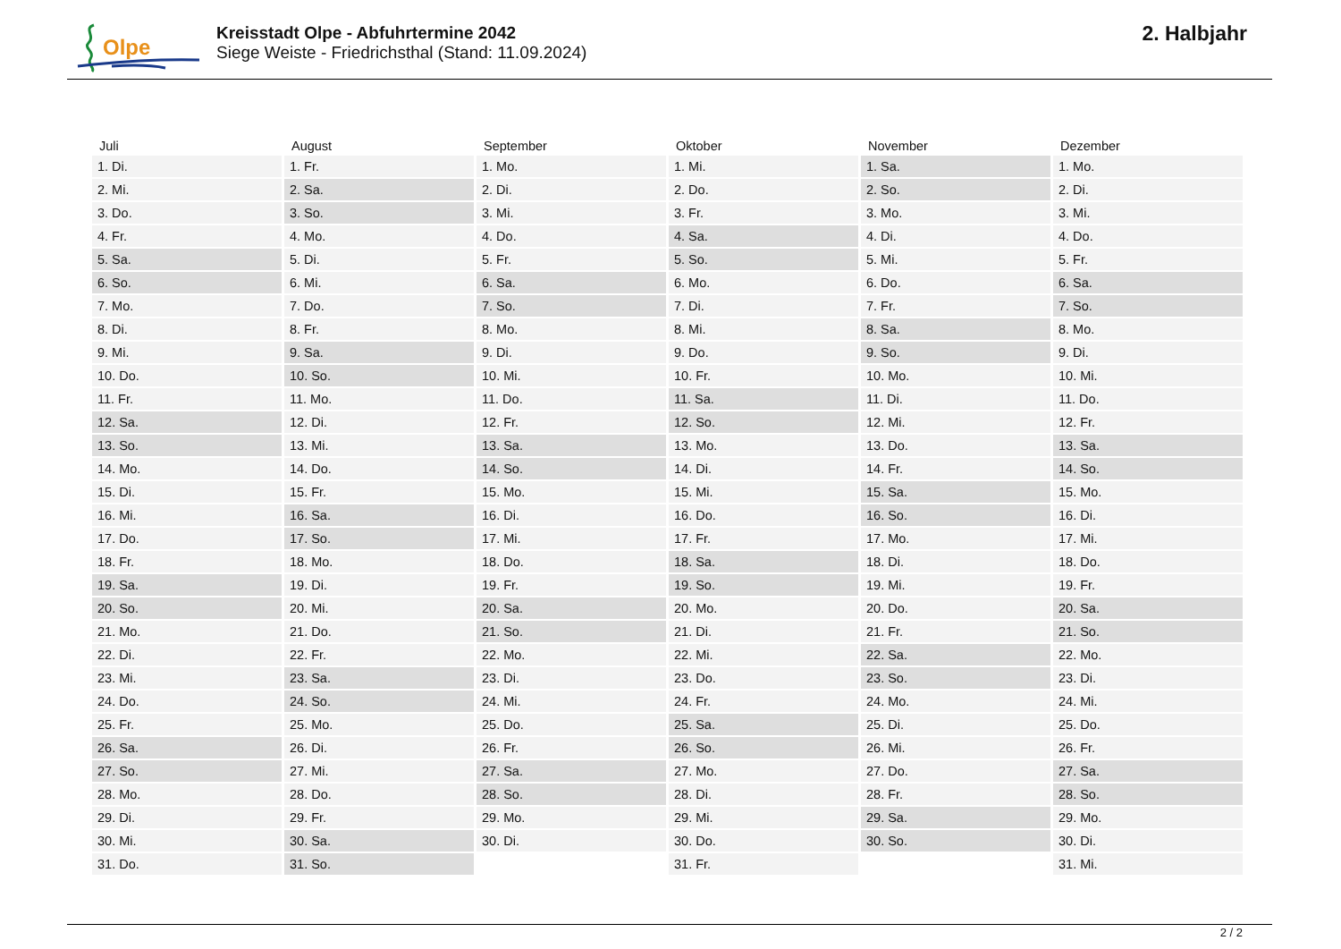Olpe
Kreisstadt Olpe - Abfuhrtermine 2042
Siege Weiste - Friedrichsthal (Stand: 11.09.2024)
2. Halbjahr
| Juli | August | September | Oktober | November | Dezember |
| --- | --- | --- | --- | --- | --- |
| 1. Di. | 1. Fr. | 1. Mo. | 1. Mi. | 1. Sa. | 1. Mo. |
| 2. Mi. | 2. Sa. | 2. Di. | 2. Do. | 2. So. | 2. Di. |
| 3. Do. | 3. So. | 3. Mi. | 3. Fr. | 3. Mo. | 3. Mi. |
| 4. Fr. | 4. Mo. | 4. Do. | 4. Sa. | 4. Di. | 4. Do. |
| 5. Sa. | 5. Di. | 5. Fr. | 5. So. | 5. Mi. | 5. Fr. |
| 6. So. | 6. Mi. | 6. Sa. | 6. Mo. | 6. Do. | 6. Sa. |
| 7. Mo. | 7. Do. | 7. So. | 7. Di. | 7. Fr. | 7. So. |
| 8. Di. | 8. Fr. | 8. Mo. | 8. Mi. | 8. Sa. | 8. Mo. |
| 9. Mi. | 9. Sa. | 9. Di. | 9. Do. | 9. So. | 9. Di. |
| 10. Do. | 10. So. | 10. Mi. | 10. Fr. | 10. Mo. | 10. Mi. |
| 11. Fr. | 11. Mo. | 11. Do. | 11. Sa. | 11. Di. | 11. Do. |
| 12. Sa. | 12. Di. | 12. Fr. | 12. So. | 12. Mi. | 12. Fr. |
| 13. So. | 13. Mi. | 13. Sa. | 13. Mo. | 13. Do. | 13. Sa. |
| 14. Mo. | 14. Do. | 14. So. | 14. Di. | 14. Fr. | 14. So. |
| 15. Di. | 15. Fr. | 15. Mo. | 15. Mi. | 15. Sa. | 15. Mo. |
| 16. Mi. | 16. Sa. | 16. Di. | 16. Do. | 16. So. | 16. Di. |
| 17. Do. | 17. So. | 17. Mi. | 17. Fr. | 17. Mo. | 17. Mi. |
| 18. Fr. | 18. Mo. | 18. Do. | 18. Sa. | 18. Di. | 18. Do. |
| 19. Sa. | 19. Di. | 19. Fr. | 19. So. | 19. Mi. | 19. Fr. |
| 20. So. | 20. Mi. | 20. Sa. | 20. Mo. | 20. Do. | 20. Sa. |
| 21. Mo. | 21. Do. | 21. So. | 21. Di. | 21. Fr. | 21. So. |
| 22. Di. | 22. Fr. | 22. Mo. | 22. Mi. | 22. Sa. | 22. Mo. |
| 23. Mi. | 23. Sa. | 23. Di. | 23. Do. | 23. So. | 23. Di. |
| 24. Do. | 24. So. | 24. Mi. | 24. Fr. | 24. Mo. | 24. Mi. |
| 25. Fr. | 25. Mo. | 25. Do. | 25. Sa. | 25. Di. | 25. Do. |
| 26. Sa. | 26. Di. | 26. Fr. | 26. So. | 26. Mi. | 26. Fr. |
| 27. So. | 27. Mi. | 27. Sa. | 27. Mo. | 27. Do. | 27. Sa. |
| 28. Mo. | 28. Do. | 28. So. | 28. Di. | 28. Fr. | 28. So. |
| 29. Di. | 29. Fr. | 29. Mo. | 29. Mi. | 29. Sa. | 29. Mo. |
| 30. Mi. | 30. Sa. | 30. Di. | 30. Do. | 30. So. | 30. Di. |
| 31. Do. | 31. So. | | 31. Fr. | | 31. Mi. |
2 / 2